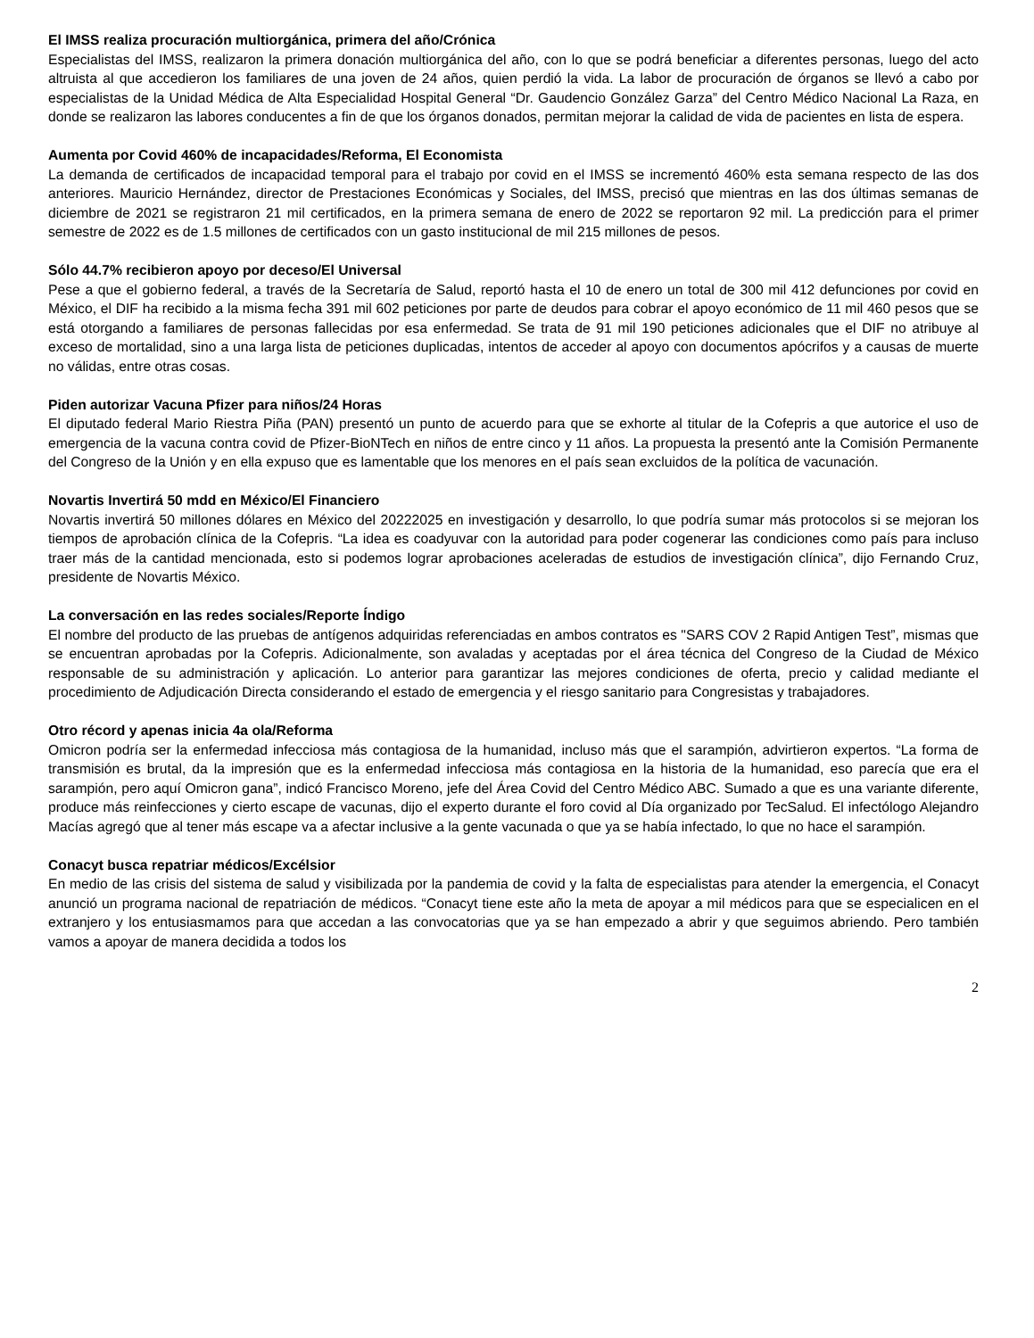El IMSS realiza procuración multiorgánica, primera del año/Crónica
Especialistas del IMSS, realizaron la primera donación multiorgánica del año, con lo que se podrá beneficiar a diferentes personas, luego del acto altruista al que accedieron los familiares de una joven de 24 años, quien perdió la vida. La labor de procuración de órganos se llevó a cabo por especialistas de la Unidad Médica de Alta Especialidad Hospital General “Dr. Gaudencio González Garza” del Centro Médico Nacional La Raza, en donde se realizaron las labores conducentes a fin de que los órganos donados, permitan mejorar la calidad de vida de pacientes en lista de espera.
Aumenta por Covid 460% de incapacidades/Reforma, El Economista
La demanda de certificados de incapacidad temporal para el trabajo por covid en el IMSS se incrementó 460% esta semana respecto de las dos anteriores. Mauricio Hernández, director de Prestaciones Económicas y Sociales, del IMSS, precisó que mientras en las dos últimas semanas de diciembre de 2021 se registraron 21 mil certificados, en la primera semana de enero de 2022 se reportaron 92 mil. La predicción para el primer semestre de 2022 es de 1.5 millones de certificados con un gasto institucional de mil 215 millones de pesos.
Sólo 44.7% recibieron apoyo por deceso/El Universal
Pese a que el gobierno federal, a través de la Secretaría de Salud, reportó hasta el 10 de enero un total de 300 mil 412 defunciones por covid en México, el DIF ha recibido a la misma fecha 391 mil 602 peticiones por parte de deudos para cobrar el apoyo económico de 11 mil 460 pesos que se está otorgando a familiares de personas fallecidas por esa enfermedad. Se trata de 91 mil 190 peticiones adicionales que el DIF no atribuye al exceso de mortalidad, sino a una larga lista de peticiones duplicadas, intentos de acceder al apoyo con documentos apócrifos y a causas de muerte no válidas, entre otras cosas.
Piden autorizar Vacuna Pfizer para niños/24 Horas
El diputado federal Mario Riestra Piña (PAN) presentó un punto de acuerdo para que se exhorte al titular de la Cofepris a que autorice el uso de emergencia de la vacuna contra covid de Pfizer-BioNTech en niños de entre cinco y 11 años. La propuesta la presentó ante la Comisión Permanente del Congreso de la Unión y en ella expuso que es lamentable que los menores en el país sean excluidos de la política de vacunación.
Novartis Invertirá 50 mdd en México/El Financiero
Novartis invertirá 50 millones dólares en México del 20222025 en investigación y desarrollo, lo que podría sumar más protocolos si se mejoran los tiempos de aprobación clínica de la Cofepris. “La idea es coadyuvar con la autoridad para poder cogenerar las condiciones como país para incluso traer más de la cantidad mencionada, esto si podemos lograr aprobaciones aceleradas de estudios de investigación clínica”, dijo Fernando Cruz, presidente de Novartis México.
La conversación en las redes sociales/Reporte Índigo
El nombre del producto de las pruebas de antígenos adquiridas referenciadas en ambos contratos es "SARS COV 2 Rapid Antigen Test”, mismas que se encuentran aprobadas por la Cofepris. Adicionalmente, son avaladas y aceptadas por el área técnica del Congreso de la Ciudad de México responsable de su administración y aplicación. Lo anterior para garantizar las mejores condiciones de oferta, precio y calidad mediante el procedimiento de Adjudicación Directa considerando el estado de emergencia y el riesgo sanitario para Congresistas y trabajadores.
Otro récord y apenas inicia 4a ola/Reforma
Omicron podría ser la enfermedad infecciosa más contagiosa de la humanidad, incluso más que el sarampión, advirtieron expertos. “La forma de transmisión es brutal, da la impresión que es la enfermedad infecciosa más contagiosa en la historia de la humanidad, eso parecía que era el sarampión, pero aquí Omicron gana”, indicó Francisco Moreno, jefe del Área Covid del Centro Médico ABC. Sumado a que es una variante diferente, produce más reinfecciones y cierto escape de vacunas, dijo el experto durante el foro covid al Día organizado por TecSalud. El infectólogo Alejandro Macías agregó que al tener más escape va a afectar inclusive a la gente vacunada o que ya se había infectado, lo que no hace el sarampión.
Conacyt busca repatriar médicos/Excélsior
En medio de las crisis del sistema de salud y visibilizada por la pandemia de covid y la falta de especialistas para atender la emergencia, el Conacyt anunció un programa nacional de repatriación de médicos. “Conacyt tiene este año la meta de apoyar a mil médicos para que se especialicen en el extranjero y los entusiasmamos para que accedan a las convocatorias que ya se han empezado a abrir y que seguimos abriendo. Pero también vamos a apoyar de manera decidida a todos los
2